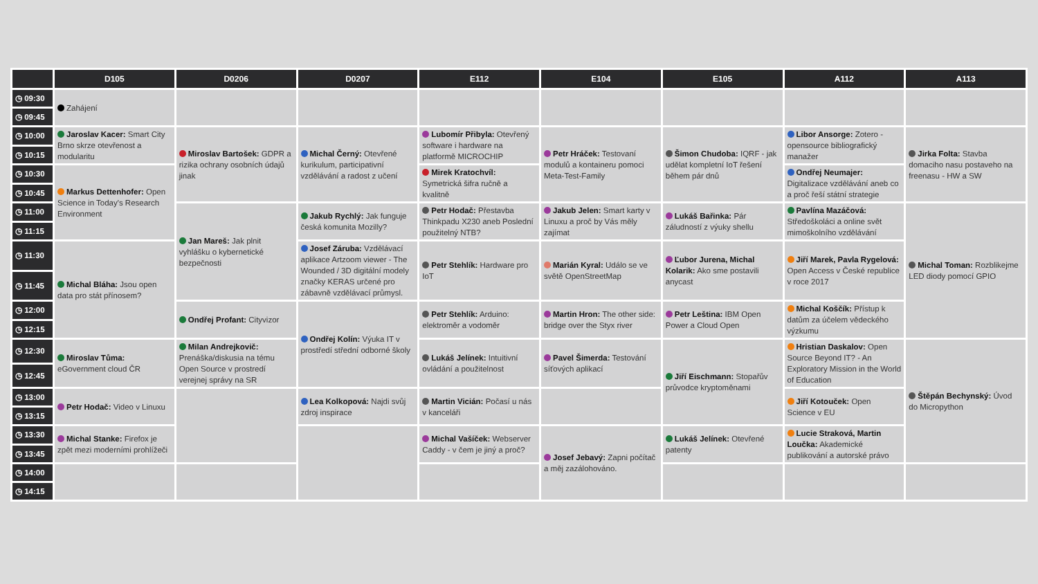| | D105 | D0206 | D0207 | E112 | E104 | E105 | A112 | A113 |
| --- | --- | --- | --- | --- | --- | --- | --- | --- |
| ◷ 09:30 | Zahájení | | | | | | | |
| ◷ 09:45 | | | | | | | | |
| ◷ 10:00 | Jaroslav Kacer: Smart City Brno skrze otevřenost a modularitu | Miroslav Bartošek: GDPR a rizika ochrany osobních údajů jinak | Michal Černý: Otevřené kurikulum, participativní vzdělávání a radost z učení | Lubomír Přibyla: Otevřený software i hardware na platformě MICROCHIP | Petr Hráček: Testovaní modulů a kontaineru pomoci Meta-Test-Family | Šimon Chudoba: IQRF - jak udělat kompletní IoT řešení během pár dnů | Libor Ansorge: Zotero - opensource bibliografický manažer | Jirka Folta: Stavba domaciho nasu postaveho na freenasu - HW a SW |
| ◷ 10:15 | | | | | | | | |
| ◷ 10:30 | Markus Dettenhofer: Open Science in Today's Research Environment | | | Mirek Kratochvíl: Symetrická šifra ručně a kvalitně | | | Ondřej Neumajer: Digitalizace vzdělávání aneb co a proč řeší státní strategie | |
| ◷ 10:45 | | | | | | | | |
| ◷ 11:00 | | Jan Mareš: Jak plnit vyhlášku o kybernetické bezpečnosti | Jakub Rychlý: Jak funguje česká komunita Mozilly? | Petr Hodač: Přestavba Thinkpadu X230 aneb Poslední použitelný NTB? | Jakub Jelen: Smart karty v Linuxu a proč by Vás měly zajímat | Lukáš Bařinka: Pár záludností z výuky shellu | Pavlína Mazáčová: Středoškoláci a online svět mimoškolního vzdělávání | Michal Toman: Rozblikejme LED diody pomocí GPIO |
| ◷ 11:15 | | | | | | | | |
| ◷ 11:30 | Michal Bláha: Jsou open data pro stát přínosem? | | Josef Záruba: Vzdělávací aplikace Artzoom viewer - The Wounded / 3D digitální modely značky KERAS určené pro zábavně vzdělávací průmysl. | Petr Stehlík: Hardware pro IoT | Marián Kyral: Událo se ve světě OpenStreetMap | Ľubor Jurena, Michal Kolarik: Ako sme postavili anycast | Jiří Marek, Pavla Rygelová: Open Access v České republice v roce 2017 | |
| ◷ 11:45 | | | | | | | | |
| ◷ 12:00 | | Ondřej Profant: Cityvizor | Ondřej Kolín: Výuka IT v prostředí střední odborné školy | Petr Stehlík: Arduino: elektroměr a vodoměr | Martin Hron: The other side: bridge over the Styx river | Petr Leština: IBM Open Power a Cloud Open | Michal Koščík: Přístup k datům za účelem vědeckého výzkumu | |
| ◷ 12:15 | | | | | | | | |
| ◷ 12:30 | Miroslav Tůma: eGovernment cloud ČR | Milan Andrejkovič: Prenáška/diskusia na tému Open Source v prostredí verejnej správy na SR | | Lukáš Jelínek: Intuitivní ovládání a použitelnost | Pavel Šimerda: Testování síťových aplikací | Jiří Eischmann: Stopařův průvodce kryptoměnami | Hristian Daskalov: Open Source Beyond IT? - An Exploratory Mission in the World of Education | Štěpán Bechynský: Úvod do Micropython |
| ◷ 12:45 | | | | | | | | |
| ◷ 13:00 | Petr Hodač: Video v Linuxu | | Lea Kolkopová: Najdi svůj zdroj inspirace | Martin Vicián: Počasí u nás v kanceláři | | | Jiří Kotouček: Open Science v EU | |
| ◷ 13:15 | | | | | | | | |
| ◷ 13:30 | Michal Stanke: Firefox je zpět mezi moderními prohlížeči | | | Michal Vašíček: Webserver Caddy - v čem je jiný a proč? | Josef Jebavý: Zapni počítač a měj zazálohováno. | Lukáš Jelínek: Otevřené patenty | Lucie Straková, Martin Loučka: Akademické publikování a autorské právo | |
| ◷ 13:45 | | | | | | | | |
| ◷ 14:00 | | | | | | | | |
| ◷ 14:15 | | | | | | | | |